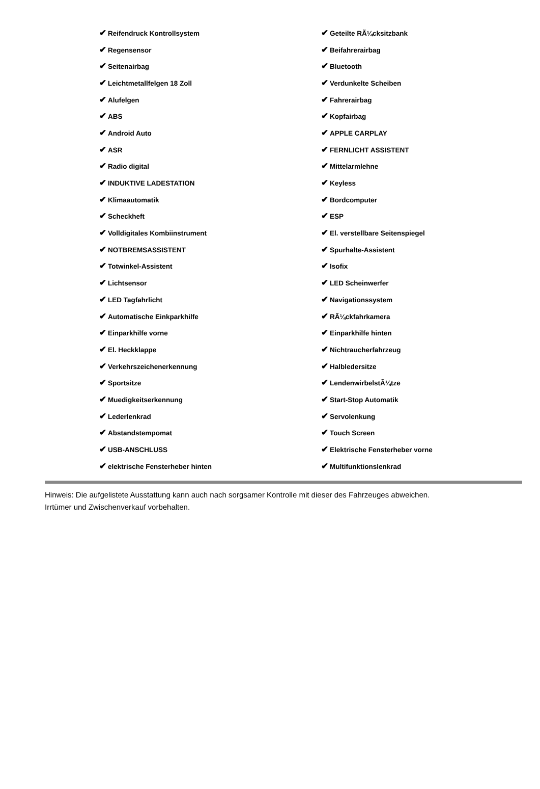| ✔ Reifendruck Kontrollsystem | ✔ Geteilte RÃ¼cksitzbank |
| ✔ Regensensor | ✔ Beifahrerairbag |
| ✔ Seitenairbag | ✔ Bluetooth |
| ✔ Leichtmetallfelgen 18 Zoll | ✔ Verdunkelte Scheiben |
| ✔ Alufelgen | ✔ Fahrerairbag |
| ✔ ABS | ✔ Kopfairbag |
| ✔ Android Auto | ✔ APPLE CARPLAY |
| ✔ ASR | ✔ FERNLICHT ASSISTENT |
| ✔ Radio digital | ✔ Mittelarmlehne |
| ✔ INDUKTIVE LADESTATION | ✔ Keyless |
| ✔ Klimaautomatik | ✔ Bordcomputer |
| ✔ Scheckheft | ✔ ESP |
| ✔ Volldigitales Kombiinstrument | ✔ El. verstellbare Seitenspiegel |
| ✔ NOTBREMSASSISTENT | ✔ Spurhalte-Assistent |
| ✔ Totwinkel-Assistent | ✔ Isofix |
| ✔ Lichtsensor | ✔ LED Scheinwerfer |
| ✔ LED Tagfahrlicht | ✔ Navigationssystem |
| ✔ Automatische Einkparkhilfe | ✔ RÃ¼ckfahrkamera |
| ✔ Einparkhilfe vorne | ✔ Einparkhilfe hinten |
| ✔ El. Heckklappe | ✔ Nichtraucherfahrzeug |
| ✔ Verkehrszeichenerkennung | ✔ Halbledersitze |
| ✔ Sportsitze | ✔ LendenwirbelstÃ¼tze |
| ✔ Muedigkeitserkennung | ✔ Start-Stop Automatik |
| ✔ Lederlenkrad | ✔ Servolenkung |
| ✔ Abstandstempomat | ✔ Touch Screen |
| ✔ USB-ANSCHLUSS | ✔ Elektrische Fensterheber vorne |
| ✔ elektrische Fensterheber hinten | ✔ Multifunktionslenkrad |
Hinweis: Die aufgelistete Ausstattung kann auch nach sorgsamer Kontrolle mit dieser des Fahrzeuges abweichen. Irrtümer und Zwischenverkauf vorbehalten.